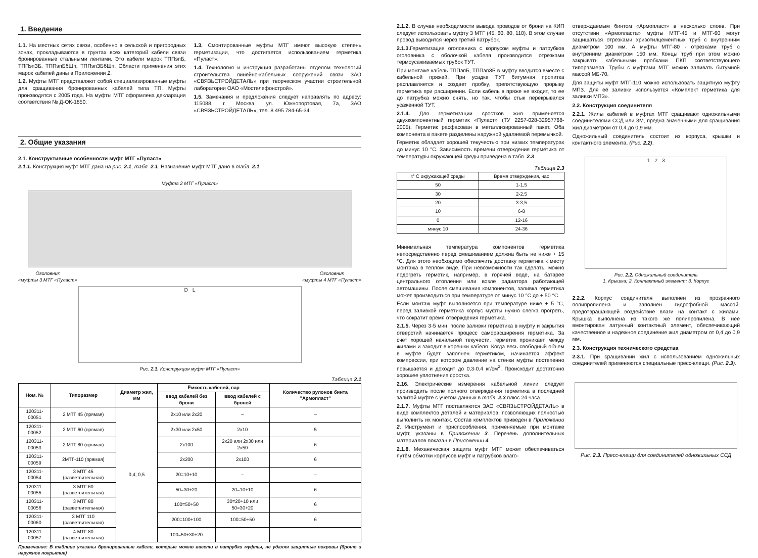1. Введение
1.1. На местных сетях связи, особенно в сельской и пригородных зонах, прокладываются в грунтах всех категорий кабели связи бронированные стальными лентами. Это кабели марок ТППэпБ, ТППэпЗБ, ТППэпБбШп, ТППэпЗБбШп. Области применения этих марок кабелей даны в Приложении 1.
1.2. Муфты МТГ представляют собой специализированные муфты для сращивания бронированных кабелей типа ТП. Муфты производятся с 2005 года. На муфты МТГ оформлена декларация соответствия № Д-ОК-1850.
1.3. Смонтированные муфты МТГ имеют высокую степень герметизации, что достигается использованием герметика «Пуласт».
1.4. Технология и инструкция разработаны отделом технологий строительства линейно-кабельных сооружений связи ЗАО «СВЯЗЬСТРОЙДЕТАЛЬ» при творческом участии строительной лаборатории ОАО «Мостелефонстрой».
1.5. Замечания и предложения следует направлять по адресу: 115088, г. Москва, ул. Южнопортовая, 7а, ЗАО «СВЯЗЬСТРОЙДЕТАЛЬ», тел. 8 495 784-65-34.
2. Общие указания
2.1. Конструктивные особенности муфт МТГ «Пуласт»
2.1.1. Конструкция муфт МТГ дана на рис. 2.1, табл. 2.1. Назначение муфт МТГ дано в табл. 2.1.
Муфта 2 МТГ «Пуласт»
Оголовник
«муфты 3 МТГ «Пуласт» Оголовник
«муфты 4 МТГ «Пуласт»
D L
Рис. 2.1. Конструкция муфт МТГ «Пуласт»
Таблица 2.1
| Ном. № | Типоразмер | Диаметр жил, мм | Ёмкость кабелей, пар | | Количество рулонов бинта "Армопласт" |
| --- | --- | --- | --- | --- | --- |
| | | | ввод кабелей без брони | ввод кабелей с броней | |
| 120311-00051 | 2 МТГ 45 (прямая) | 0,4; 0,5 | 2х10 или 2х20 | – | – |
| 120311-00052 | 2 МТГ 60 (прямая) | | 2х30 или 2х50 | 2х10 | 5 |
| 120311-00053 | 2 МТГ 80 (прямая) | | 2х100 | 2х20 или 2х30 или 2х50 | 6 |
| 120311-00059 | 2МТГ-110 (прямая) | | 2х200 | 2х100 | 6 |
| 120311-00054 | 3 МТГ 45 (разветвительная) | | 20=10+10 | – | – |
| 120311-00055 | 3 МТГ 60 (разветвительная) | | 50=30+20 | 20=10+10 | 6 |
| 120311-00056 | 3 МТГ 80 (разветвительная) | | 100=50+50 | 30=20+10 или 50=30+20 | 6 |
| 120311-00060 | 3 МТГ 110 (разветвительная) | | 200=100+100 | 100=50+50 | 6 |
| 120311-00057 | 4 МТГ 80 (разветвительная) | | 100=50+30+20 | – | – |
Примечание: В таблице указаны бронированные кабели, которые можно ввести в патрубки муфты, не удаляя защитные покровы (броню и наружное покрытие)
2.1.2. В случае необходимости вывода проводов от брони на КИП следует использовать муфту 3 МТГ (45, 60, 80, 110). В этом случае провод выводится через третий патрубок.
2.1.3. Герметизация оголовника с корпусом муфты и патрубков оголовника с оболочкой кабеля производится отрезками термоусаживаемых трубок ТУТ.
При монтаже кабель ТППэпБ, ТППэпЗБ в муфту вводится вместе с кабельной пряжей. При усадке ТУТ битумная пропитка расплавляется и создает пробку, препятствующую прорыву герметика при расширении. Если кабель в пряже не входит, то ее до патрубка можно снять, но так, чтобы стык перекрывался усаженной ТУТ.
2.1.4. Для герметизации сростков жил применяется двухкомпонентный герметик «Пуласт» (ТУ 2257-028-32957768-2005). Герметик расфасован в металлизированный пакет. Оба компонента в пакете разделены наружной удаляемой перемычкой.
Герметик обладает хорошей текучестью при низких температурах до минус 10 °С. Зависимость времени отверждения герметика от температуры окружающей среды приведена в табл. 2.3.
Таблица 2.3
| t° С окружающей среды | Время отверждения, час |
| 50 | 1-1,5 |
| 30 | 2-2,5 |
| 20 | 3-3,5 |
| 10 | 6-8 |
| 0 | 12-16 |
| минус 10 | 24-36 |
Минимальная температура компонентов герметика непосредственно перед смешиванием должна быть не ниже + 15 °С. Для этого необходимо обеспечить доставку герметика к месту монтажа в теплом виде. При невозможности так сделать, можно подогреть герметик, например, в горячей воде, на батарее центрального отопления или возле радиатора работающей автомашины. После смешивания компонентов, заливка герметика может производиться при температуре от минус 10 °С до + 50 °С.
Если монтаж муфт выполняется при температуре ниже + 5 °С, перед заливкой герметика корпус муфты нужно слегка прогреть, что сократит время отверждения герметика.
2.1.5. Через 3-5 мин. после заливки герметика в муфту и закрытия отверстий начинается процесс саморасширения герметика. За счет хорошей начальной текучести, герметик проникает между жилами и заходит в корешки кабеля. Когда весь свободный объем в муфте будет заполнен герметиком, начинается эффект компрессии, при котором давление на стенки муфты постепенно повышается и доходит до 0,3-0,4 кг/см<sup>2</sup>. Происходит достаточно хорошее уплотнение сростка.
2.16. Электрические измерения кабельной линии следует производить после полного отверждения герметика в последней залитой муфте с учетом данных в табл. 2.3 плюс 24 часа.
2.1.7. Муфты МТГ поставляются ЗАО «СВЯЗЬСТРОЙДЕТАЛЬ» в виде комплектов деталей и материалов, позволяющих полностью выполнить их монтаж. Состав комплектов приведен в Приложении 2. Инструмент и приспособления, применяемые при монтаже муфт, указаны в Приложении 3. Перечень дополнительных материалов показан в Приложении 4.
2.1.8. Механическая защита муфт МТГ может обеспечиваться путём обмотки корпусов муфт и патрубков влаго-
отверждаемым бинтом «Армопласт» в несколько слоев. При отсутствии «Армопласта» муфты МТГ-45 и МТГ-60 могут защищаться отрезками хризотилцементных труб с внутренним диаметром 100 мм. А муфты МТГ-80 - отрезками труб с внутренним диаметром 150 мм. Концы труб при этом можно закрывать кабельными пробками ПКП соответствующего типоразмера. Трубы с муфтами МТГ можно заливать битумной массой МБ-70.
Для защиты муфт МТГ-110 можно использовать защитную муфту МПЗ. Для её заливки используется «Комплект герметика для заливки МПЗ».
2.2. Конструкция соединителя
2.2.1. Жилы кабелей в муфтах МТГ сращивают одножильными соединителями ССД или 3М, предна значенными для сращивания жил диаметром от 0,4 до 0,9 мм.
Одножильный соединитель состоит из корпуса, крышки и контактного элемента. (Рис. 2.2).
1 2 3
Рис. 2.2. Одножильный соединитель
1. Крышка; 2. Контактный элемент; 3. Корпус
2.2.2. Корпус соединителя выполнен из прозрачного полипропилена и заполнен гидрофобной массой, предотвращающей воздействие влаги на контакт с жилами. Крышка выполнена из такого же полипропилена. В нее вмонтирован латунный контактный элемент, обеспечивающий качественное и надежное соединение жил диаметром от 0,4 до 0,9 мм.
2.3. Конструкция технического средства
2.3.1. При сращивании жил с использованием одножильных соединителей применяются специальные пресс-клещи. (Рис. 2.3).
Рис. 2.3. Пресс-клещи для соединителей одножильных ССД